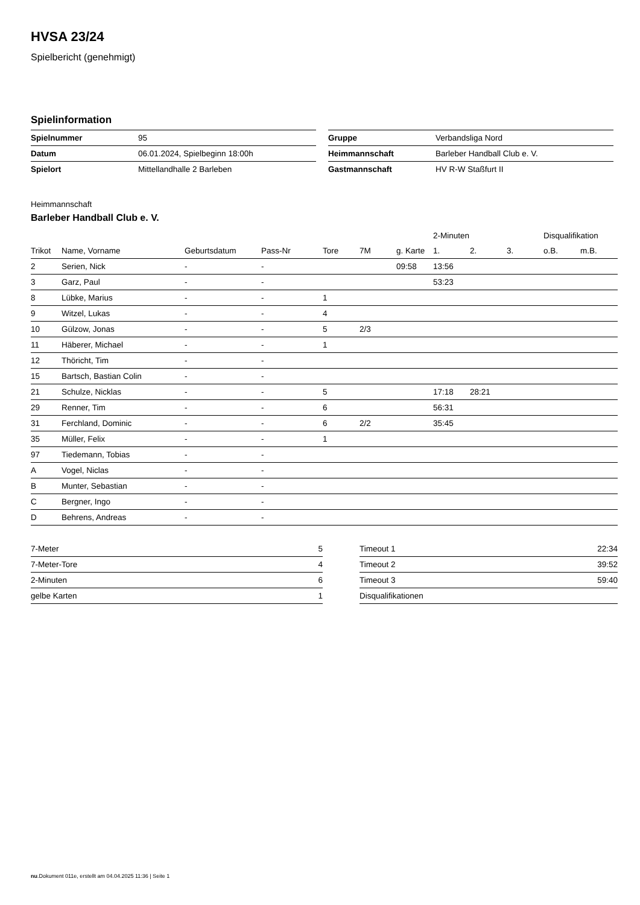HVSA 23/24
Spielbericht (genehmigt)
Spielinformation
| Spielnummer | 95 |
| Datum | 06.01.2024, Spielbeginn 18:00h |
| Spielort | Mittellandhalle 2 Barleben |
| Gruppe | Verbandsliga Nord |
| Heimmannschaft | Barleber Handball Club e. V. |
| Gastmannschaft | HV R-W Staßfurt II |
Heimmannschaft
Barleber Handball Club e. V.
| | | | | | | | 2-Minuten | | | Disqualifikation | |
| --- | --- | --- | --- | --- | --- | --- | --- | --- | --- | --- | --- |
| Trikot | Name, Vorname | Geburtsdatum | Pass-Nr | Tore | 7M | g. Karte | 1. | 2. | 3. | o.B. | m.B. |
| 2 | Serien, Nick | - | - | | | 09:58 | 13:56 | | | | |
| 3 | Garz, Paul | - | - | | | | 53:23 | | | | |
| 8 | Lübke, Marius | - | - | 1 | | | | | | | |
| 9 | Witzel, Lukas | - | - | 4 | | | | | | | |
| 10 | Gülzow, Jonas | - | - | 5 | 2/3 | | | | | | |
| 11 | Häberer, Michael | - | - | 1 | | | | | | | |
| 12 | Thöricht, Tim | - | - | | | | | | | | |
| 15 | Bartsch, Bastian Colin | - | - | | | | | | | | |
| 21 | Schulze, Nicklas | - | - | 5 | | | 17:18 | 28:21 | | | |
| 29 | Renner, Tim | - | - | 6 | | | 56:31 | | | | |
| 31 | Ferchland, Dominic | - | - | 6 | 2/2 | | 35:45 | | | | |
| 35 | Müller, Felix | - | - | 1 | | | | | | | |
| 97 | Tiedemann, Tobias | - | - | | | | | | | | |
| A | Vogel, Niclas | - | - | | | | | | | | |
| B | Munter, Sebastian | - | - | | | | | | | | |
| C | Bergner, Ingo | - | - | | | | | | | | |
| D | Behrens, Andreas | - | - | | | | | | | | |
| 7-Meter | 5 |
| 7-Meter-Tore | 4 |
| 2-Minuten | 6 |
| gelbe Karten | 1 |
| Timeout 1 | 22:34 |
| Timeout 2 | 39:52 |
| Timeout 3 | 59:40 |
| Disqualifikationen | |
nu.Dokument 011e, erstellt am 04.04.2025 11:36 | Seite 1